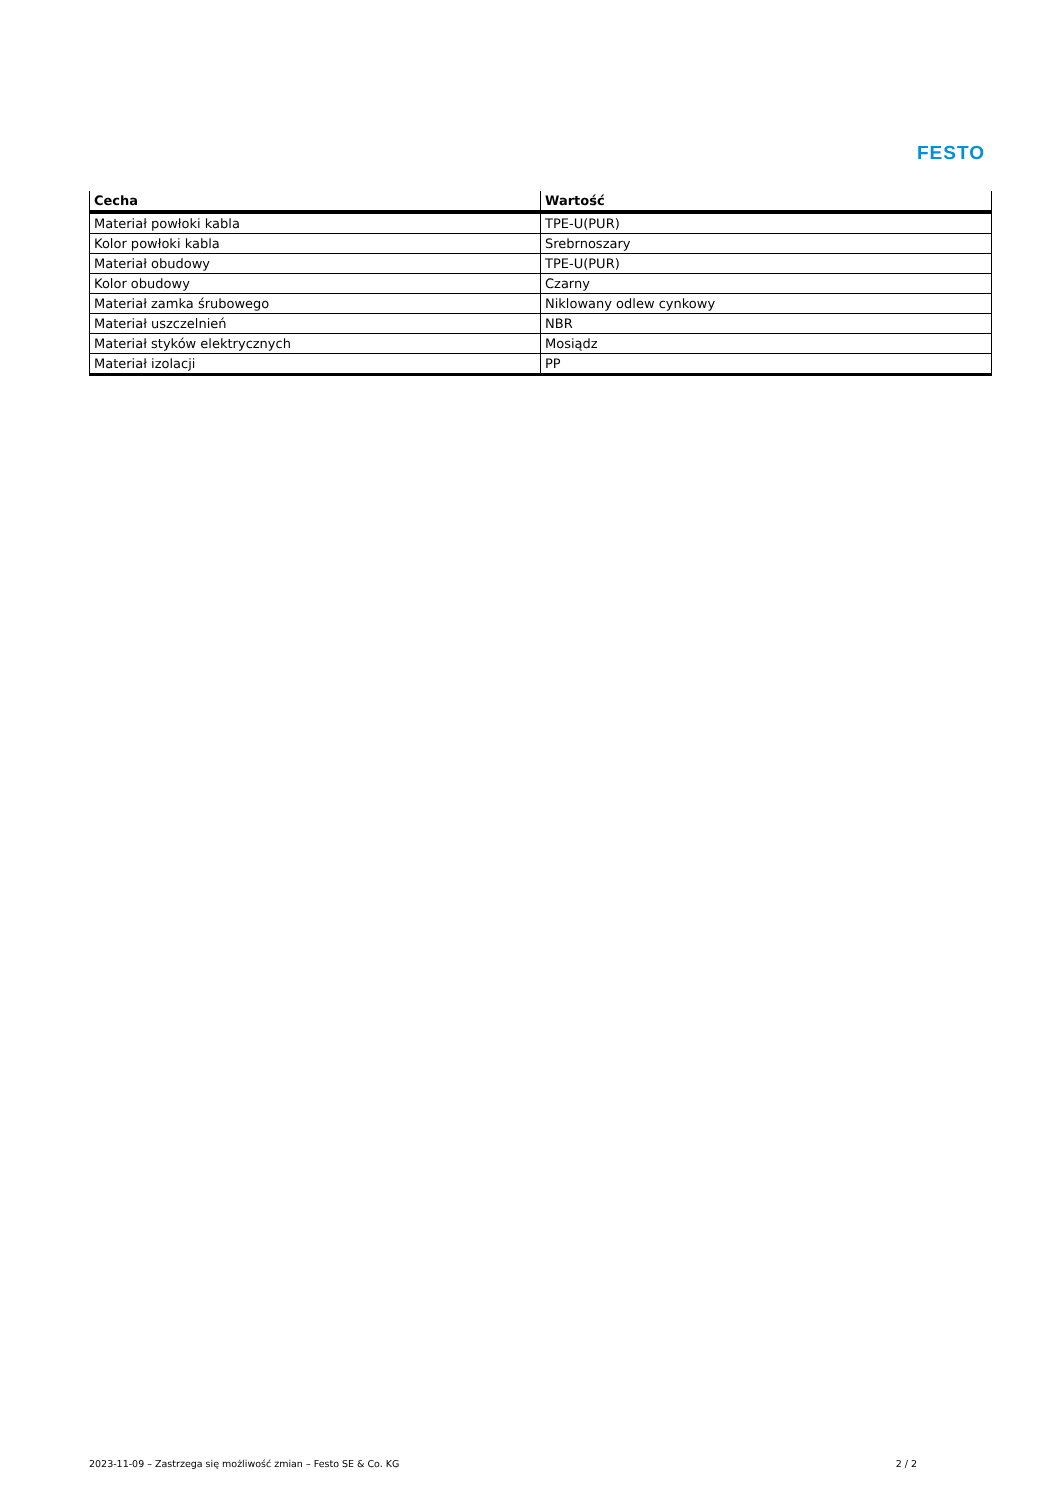FESTO
| Cecha | Wartość |
| --- | --- |
| Materiał powłoki kabla | TPE-U(PUR) |
| Kolor powłoki kabla | Srebrnoszary |
| Materiał obudowy | TPE-U(PUR) |
| Kolor obudowy | Czarny |
| Materiał zamka śrubowego | Niklowany odlew cynkowy |
| Materiał uszczelnień | NBR |
| Materiał styków elektrycznych | Mosiądz |
| Materiał izolacji | PP |
2023-11-09 – Zastrzega się możliwość zmian – Festo SE & Co. KG 2 / 2